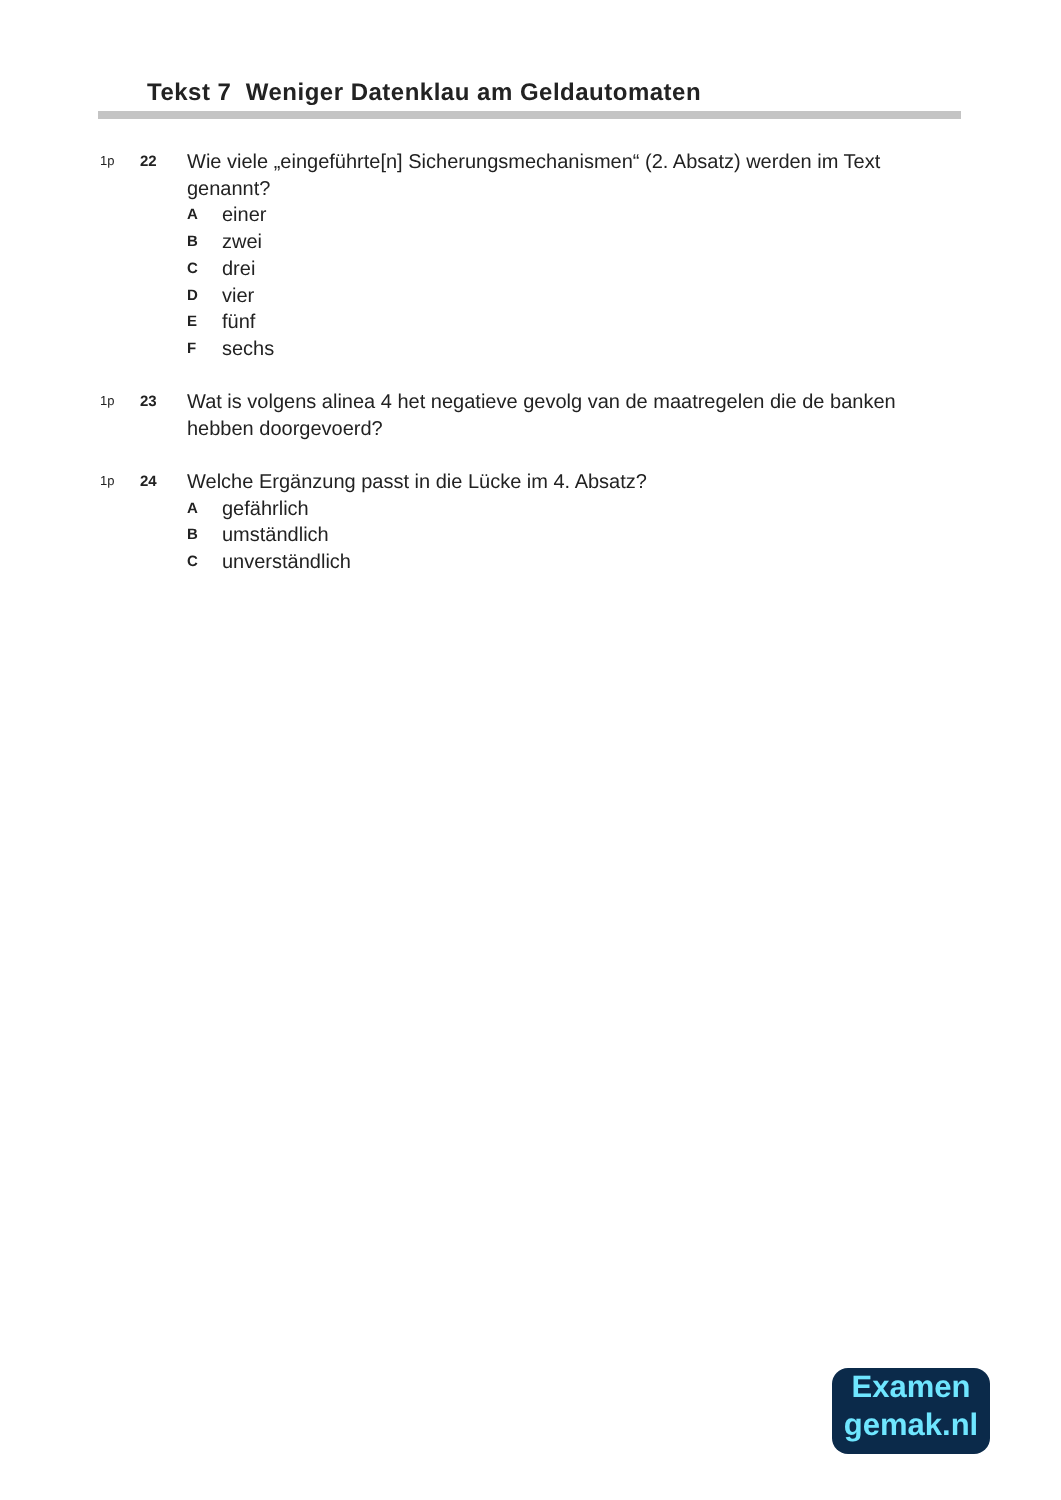Tekst 7 Weniger Datenklau am Geldautomaten
1p 22 Wie viele „eingeführte[n] Sicherungsmechanismen“ (2. Absatz) werden im Text genannt?
Aeiner
Bzwei
Cdrei
Dvier
Efünf
Fsechs
1p 23 Wat is volgens alinea 4 het negatieve gevolg van de maatregelen die de banken hebben doorgevoerd?
1p 24 Welche Ergänzung passt in die Lücke im 4. Absatz?
Agefährlich
Bumständlich
Cunverständlich
Examen
gemak.nl